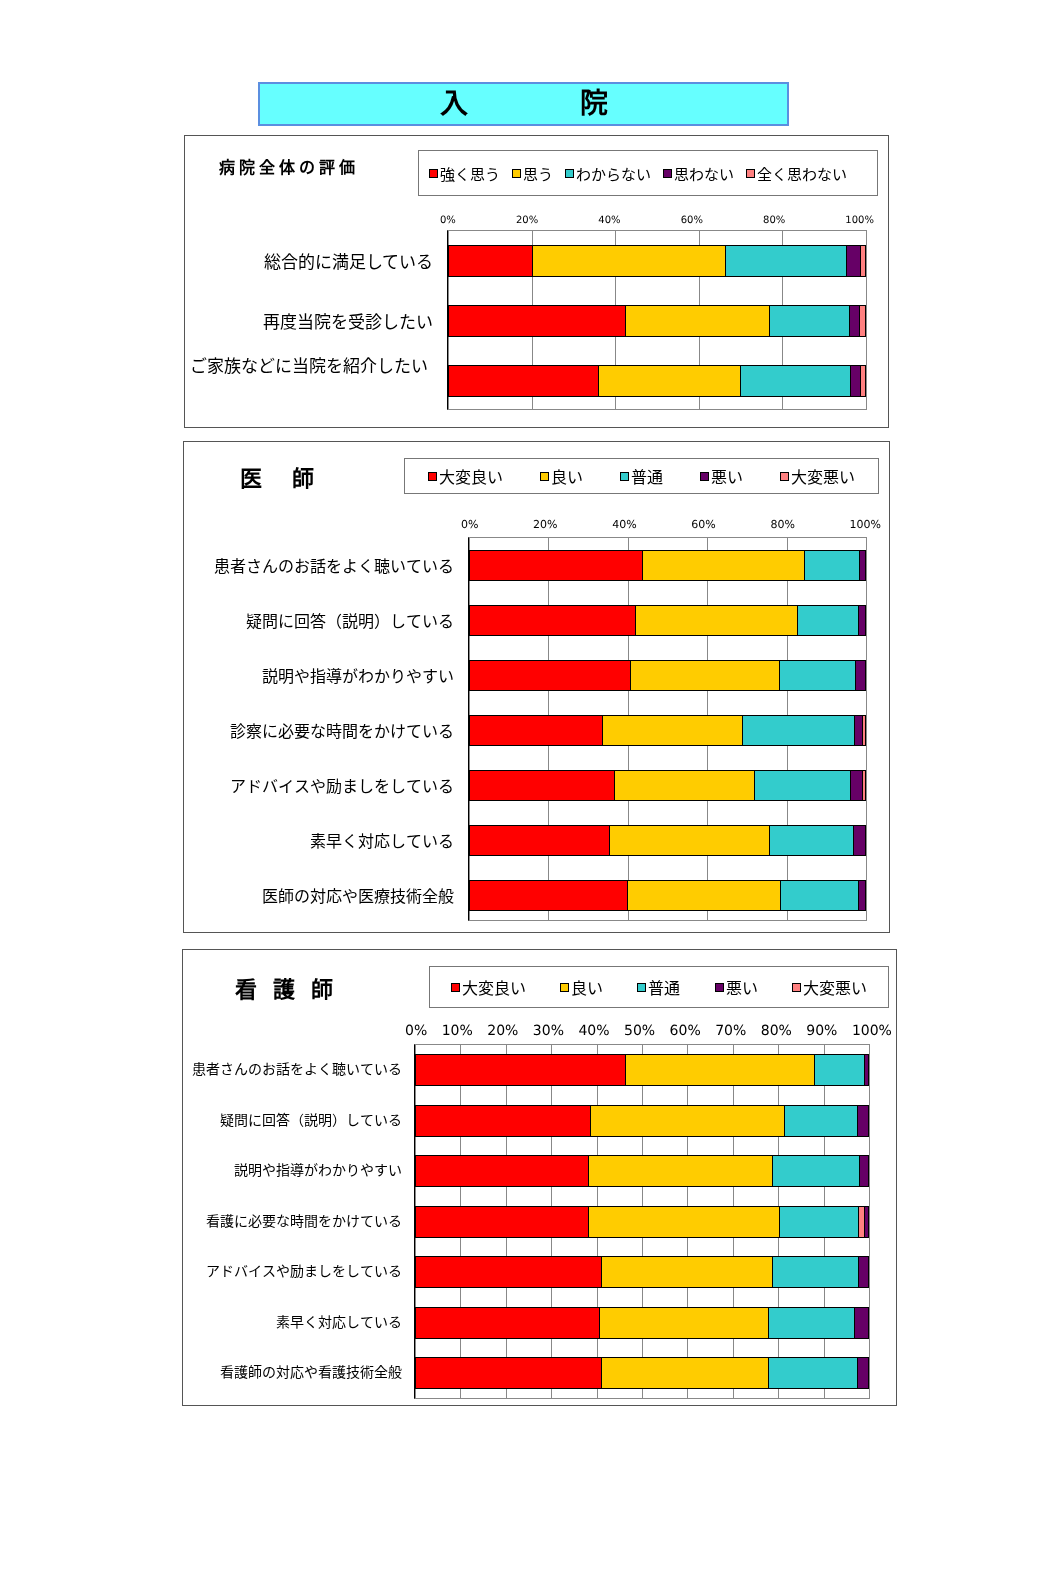入　　　　院
病院全体の評価
強く思う 思う わからない 思わない 全く思わない
0% 20% 40% 60% 80% 100%
総合的に満足している
再度当院を受診したい
ご家族などに当院を紹介したい
医師
大変良い 良い 普通 悪い 大変悪い
0% 20% 40% 60% 80% 100%
患者さんのお話をよく聴いている
疑問に回答（説明）している
説明や指導がわかりやすい
診察に必要な時間をかけている
アドバイスや励ましをしている
素早く対応している
医師の対応や医療技術全般
看護師
大変良い 良い 普通 悪い 大変悪い
0% 10% 20% 30% 40% 50% 60% 70% 80% 90% 100%
患者さんのお話をよく聴いている
疑問に回答（説明）している
説明や指導がわかりやすい
看護に必要な時間をかけている
アドバイスや励ましをしている
素早く対応している
看護師の対応や看護技術全般